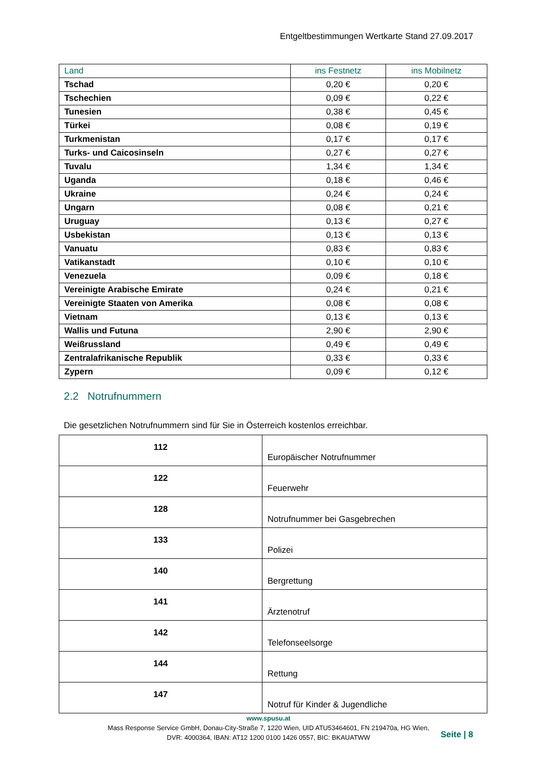Entgeltbestimmungen Wertkarte Stand 27.09.2017
| Land | ins Festnetz | ins Mobilnetz |
| --- | --- | --- |
| Tschad | 0,20 € | 0,20 € |
| Tschechien | 0,09 € | 0,22 € |
| Tunesien | 0,38 € | 0,45 € |
| Türkei | 0,08 € | 0,19 € |
| Turkmenistan | 0,17 € | 0,17 € |
| Turks- und Caicosinseln | 0,27 € | 0,27 € |
| Tuvalu | 1,34 € | 1,34 € |
| Uganda | 0,18 € | 0,46 € |
| Ukraine | 0,24 € | 0,24 € |
| Ungarn | 0,08 € | 0,21 € |
| Uruguay | 0,13 € | 0,27 € |
| Usbekistan | 0,13 € | 0,13 € |
| Vanuatu | 0,83 € | 0,83 € |
| Vatikanstadt | 0,10 € | 0,10 € |
| Venezuela | 0,09 € | 0,18 € |
| Vereinigte Arabische Emirate | 0,24 € | 0,21 € |
| Vereinigte Staaten von Amerika | 0,08 € | 0,08 € |
| Vietnam | 0,13 € | 0,13 € |
| Wallis und Futuna | 2,90 € | 2,90 € |
| Weißrussland | 0,49 € | 0,49 € |
| Zentralafrikanische Republik | 0,33 € | 0,33 € |
| Zypern | 0,09 € | 0,12 € |
2.2 Notrufnummern
Die gesetzlichen Notrufnummern sind für Sie in Österreich kostenlos erreichbar.
| 112 | Europäischer Notrufnummer |
| 122 | Feuerwehr |
| 128 | Notrufnummer bei Gasgebrechen |
| 133 | Polizei |
| 140 | Bergrettung |
| 141 | Ärztenotruf |
| 142 | Telefonseelsorge |
| 144 | Rettung |
| 147 | Notruf für Kinder & Jugendliche |
www.spusu.at
Mass Response Service GmbH, Donau-City-Straße 7, 1220 Wien, UID ATU53464601, FN 219470a, HG Wien,
DVR: 4000364, IBAN: AT12 1200 0100 1426 0557, BIC: BKAUATWW
Seite | 8